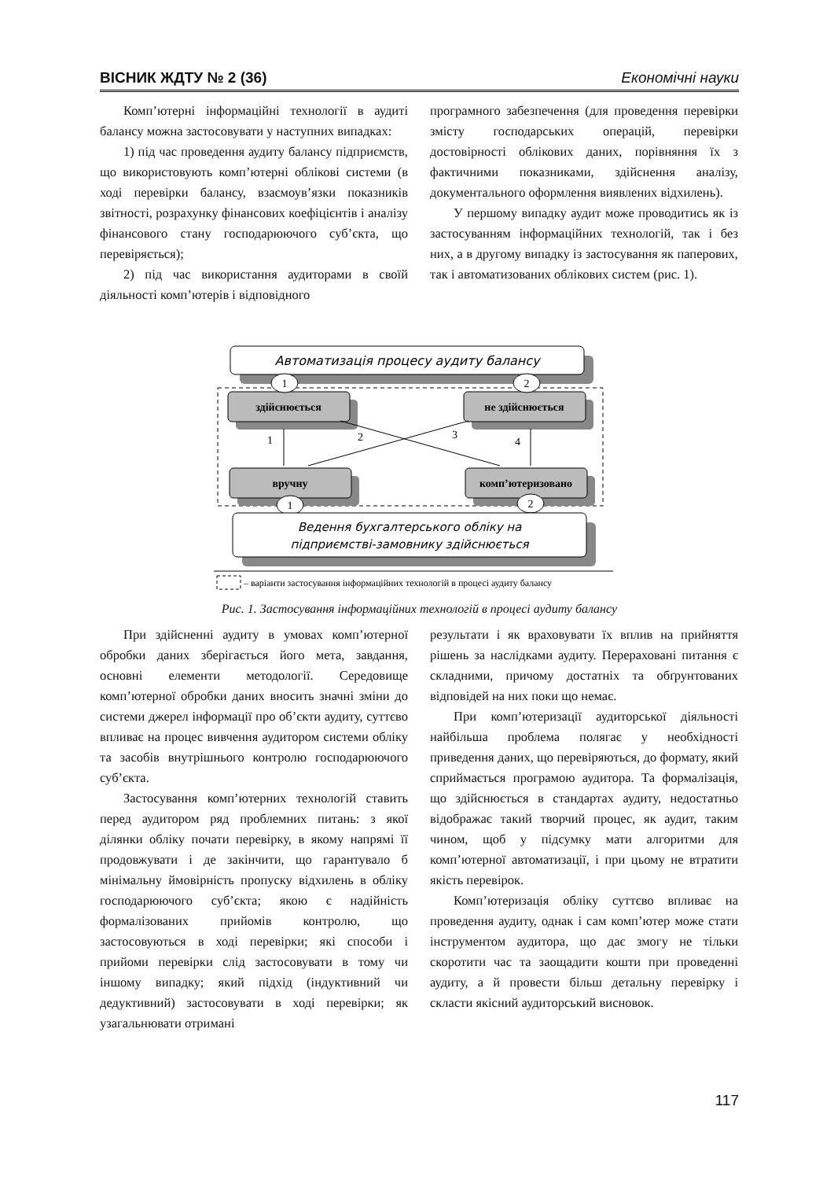ВІСНИК ЖДТУ № 2 (36) Економічні науки
Комп’ютерні інформаційні технології в аудиті балансу можна застосовувати у наступних випадках:
1) під час проведення аудиту балансу підприємств, що використовують комп’ютерні облікові системи (в ході перевірки балансу, взаємоув’язки показників звітності, розрахунку фінансових коефіцієнтів і аналізу фінансового стану господарюючого суб’єкта, що перевіряється);
2) під час використання аудиторами в своїй діяльності комп’ютерів і відповідного
програмного забезпечення (для проведення перевірки змісту господарських операцій, перевірки достовірності облікових даних, порівняння їх з фактичними показниками, здійснення аналізу, документального оформлення виявлених відхилень).
У першому випадку аудит може проводитись як із застосуванням інформаційних технологій, так і без них, а в другому випадку із застосування як паперових, так і автоматизованих облікових систем (рис. 1).
Автоматизація процесу аудиту балансу
здійснюється
не здійснюється
вручну
комп’ютеризовано
1
2
3
4
1
2
1
2
Ведення бухгалтерського обліку на
підприємстві-замовнику здійснюється
– варіанти застосування інформаційних технологій в процесі аудиту балансу
Рис. 1. Застосування інформаційних технологій в процесі аудиту балансу
При здійсненні аудиту в умовах комп’ютерної обробки даних зберігається його мета, завдання, основні елементи методології. Середовище комп’ютерної обробки даних вносить значні зміни до системи джерел інформації про об’єкти аудиту, суттєво впливає на процес вивчення аудитором системи обліку та засобів внутрішнього контролю господарюючого суб’єкта.
Застосування комп’ютерних технологій ставить перед аудитором ряд проблемних питань: з якої ділянки обліку почати перевірку, в якому напрямі її продовжувати і де закінчити, що гарантувало б мінімальну ймовірність пропуску відхилень в обліку господарюючого суб’єкта; якою є надійність формалізованих прийомів контролю, що застосовуються в ході перевірки; які способи і прийоми перевірки слід застосовувати в тому чи іншому випадку; який підхід (індуктивний чи дедуктивний) застосовувати в ході перевірки; як узагальнювати отримані
результати і як враховувати їх вплив на прийняття рішень за наслідками аудиту. Перераховані питання є складними, причому достатніх та обґрунтованих відповідей на них поки що немає.
При комп’ютеризації аудиторської діяльності найбільша проблема полягає у необхідності приведення даних, що перевіряються, до формату, який сприймається програмою аудитора. Та формалізація, що здійснюється в стандартах аудиту, недостатньо відображає такий творчий процес, як аудит, таким чином, щоб у підсумку мати алгоритми для комп’ютерної автоматизації, і при цьому не втратити якість перевірок.
Комп’ютеризація обліку суттєво впливає на проведення аудиту, однак і сам комп’ютер може стати інструментом аудитора, що дає змогу не тільки скоротити час та заощадити кошти при проведенні аудиту, а й провести більш детальну перевірку і скласти якісний аудиторський висновок.
117